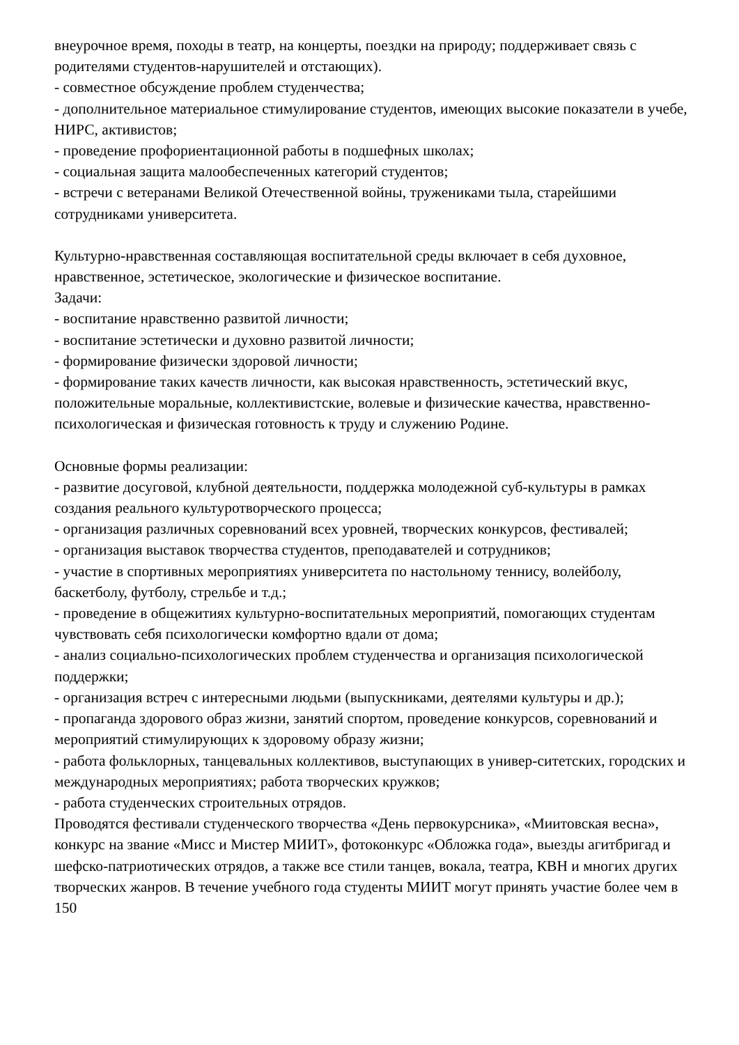внеурочное время, походы в театр, на концерты, поездки на природу; поддерживает связь с родителями студентов-нарушителей и отстающих).
- совместное обсуждение проблем студенчества;
- дополнительное материальное стимулирование студентов, имеющих высокие показатели в учебе, НИРС, активистов;
- проведение профориентационной работы в подшефных школах;
- социальная защита малообеспеченных категорий студентов;
- встречи с ветеранами Великой Отечественной войны, тружениками тыла, старейшими сотрудниками университета.
Культурно-нравственная составляющая воспитательной среды включает в себя духовное, нравственное, эстетическое, экологические и физическое воспитание.
Задачи:
- воспитание нравственно развитой личности;
- воспитание эстетически и духовно развитой личности;
- формирование физически здоровой личности;
- формирование таких качеств личности, как высокая нравственность, эстетический вкус, положительные моральные, коллективистские, волевые и физические качества, нравственно-психологическая и физическая готовность к труду и служению Родине.
Основные формы реализации:
- развитие досуговой, клубной деятельности, поддержка молодежной суб-культуры в рамках создания реального культуротворческого процесса;
- организация различных соревнований всех уровней, творческих конкурсов, фестивалей;
- организация выставок творчества студентов, преподавателей и сотрудников;
- участие в спортивных мероприятиях университета по настольному теннису, волейболу, баскетболу, футболу, стрельбе и т.д.;
- проведение в общежитиях культурно-воспитательных мероприятий, помогающих студентам чувствовать себя психологически комфортно вдали от дома;
- анализ социально-психологических проблем студенчества и организация психологической поддержки;
- организация встреч с интересными людьми (выпускниками, деятелями культуры и др.);
- пропаганда здорового образ жизни, занятий спортом, проведение конкурсов, соревнований и мероприятий стимулирующих к здоровому образу жизни;
- работа фольклорных, танцевальных коллективов, выступающих в универ-ситетских, городских и международных мероприятиях; работа творческих кружков;
- работа студенческих строительных отрядов.
Проводятся фестивали студенческого творчества «День первокурсника», «Миитовская весна», конкурс на звание «Мисс и Мистер МИИТ», фотоконкурс «Обложка года», выезды агитбригад и шефско-патриотических отрядов, а также все стили танцев, вокала, театра, КВН и многих других творческих жанров. В течение учебного года студенты МИИТ могут принять участие более чем в 150